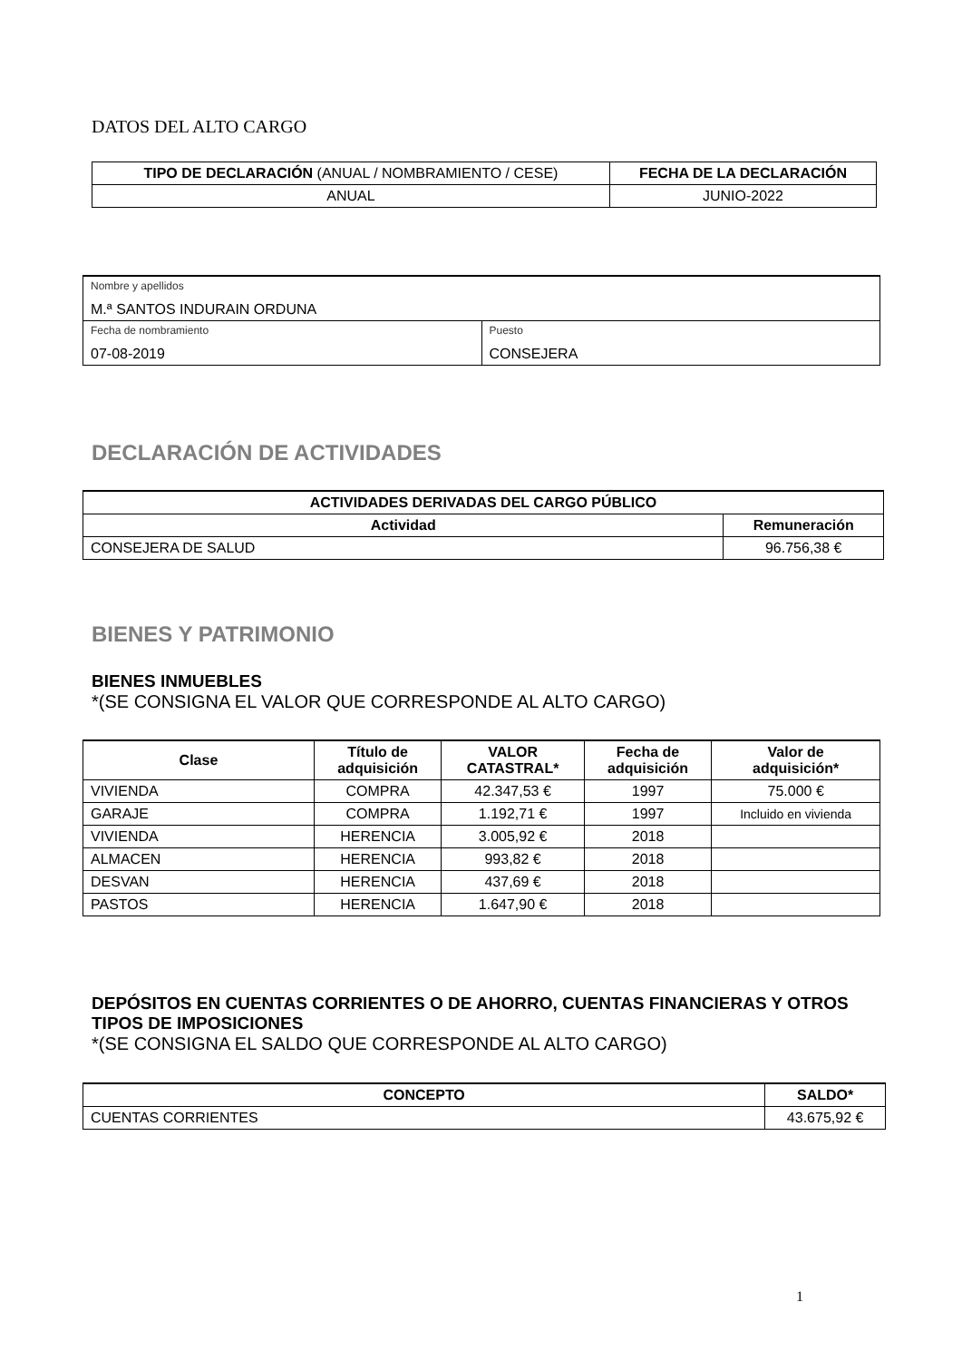DATOS DEL ALTO CARGO
| TIPO DE DECLARACIÓN (ANUAL / NOMBRAMIENTO / CESE) | FECHA DE LA DECLARACIÓN |
| --- | --- |
| ANUAL | JUNIO-2022 |
| Nombre y apellidos M.ª SANTOS INDURAIN ORDUNA | |
| Fecha de nombramiento 07-08-2019 | Puesto CONSEJERA |
DECLARACIÓN DE ACTIVIDADES
| ACTIVIDADES DERIVADAS DEL CARGO PÚBLICO | |
| --- | --- |
| Actividad | Remuneración |
| CONSEJERA DE SALUD | 96.756,38 € |
BIENES Y PATRIMONIO
BIENES INMUEBLES
*(SE CONSIGNA EL VALOR QUE CORRESPONDE AL ALTO CARGO)
| Clase | Título de adquisición | VALOR CATASTRAL* | Fecha de adquisición | Valor de adquisición* |
| --- | --- | --- | --- | --- |
| VIVIENDA | COMPRA | 42.347,53 € | 1997 | 75.000 € |
| GARAJE | COMPRA | 1.192,71 € | 1997 | Incluido en vivienda |
| VIVIENDA | HERENCIA | 3.005,92 € | 2018 | |
| ALMACEN | HERENCIA | 993,82 € | 2018 | |
| DESVAN | HERENCIA | 437,69 € | 2018 | |
| PASTOS | HERENCIA | 1.647,90 € | 2018 | |
DEPÓSITOS EN CUENTAS CORRIENTES O DE AHORRO, CUENTAS FINANCIERAS Y OTROS TIPOS DE IMPOSICIONES
*(SE CONSIGNA EL SALDO QUE CORRESPONDE AL ALTO CARGO)
| CONCEPTO | SALDO* |
| --- | --- |
| CUENTAS CORRIENTES | 43.675,92 € |
1